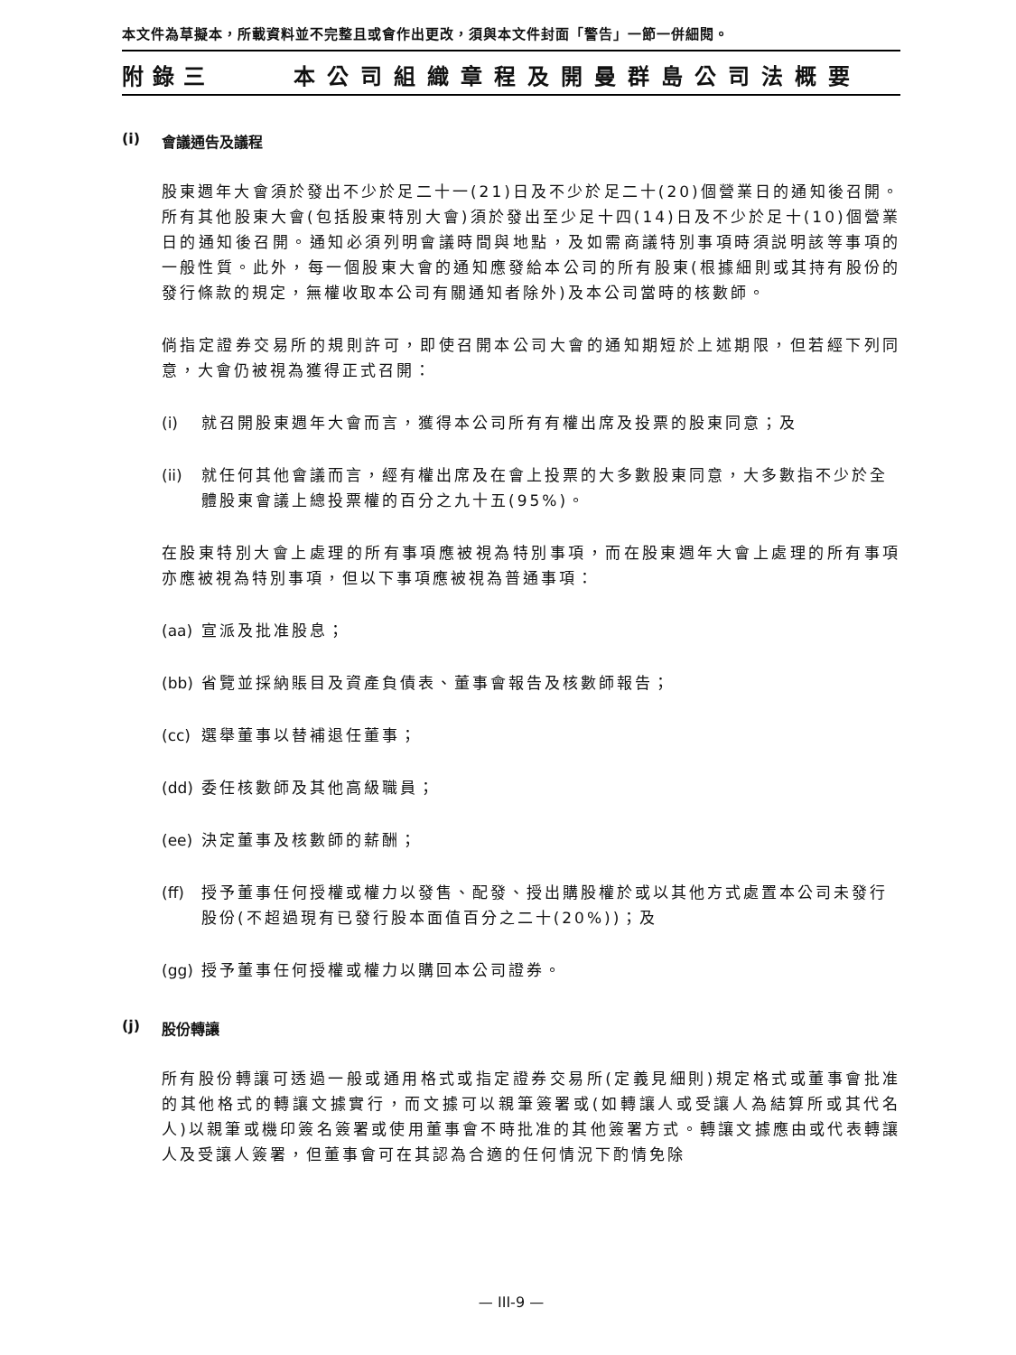本文件為草擬本，所載資料並不完整且或會作出更改，須與本文件封面「警告」一節一併細閱。
附錄三 本公司組織章程及開曼群島公司法概要
(i) 會議通告及議程
股東週年大會須於發出不少於足二十一(21)日及不少於足二十(20)個營業日的通知後召開。所有其他股東大會(包括股東特別大會)須於發出至少足十四(14)日及不少於足十(10)個營業日的通知後召開。通知必須列明會議時間與地點，及如需商議特別事項時須説明該等事項的一般性質。此外，每一個股東大會的通知應發給本公司的所有股東(根據細則或其持有股份的發行條款的規定，無權收取本公司有關通知者除外)及本公司當時的核數師。
倘指定證券交易所的規則許可，即使召開本公司大會的通知期短於上述期限，但若經下列同意，大會仍被視為獲得正式召開：
(i) 就召開股東週年大會而言，獲得本公司所有有權出席及投票的股東同意；及
(ii) 就任何其他會議而言，經有權出席及在會上投票的大多數股東同意，大多數指不少於全體股東會議上總投票權的百分之九十五(95%)。
在股東特別大會上處理的所有事項應被視為特別事項，而在股東週年大會上處理的所有事項亦應被視為特別事項，但以下事項應被視為普通事項：
(aa) 宣派及批准股息；
(bb) 省覽並採納賬目及資產負債表、董事會報告及核數師報告；
(cc) 選舉董事以替補退任董事；
(dd) 委任核數師及其他高級職員；
(ee) 決定董事及核數師的薪酬；
(ff) 授予董事任何授權或權力以發售、配發、授出購股權於或以其他方式處置本公司未發行股份(不超過現有已發行股本面值百分之二十(20%))；及
(gg) 授予董事任何授權或權力以購回本公司證券。
(j) 股份轉讓
所有股份轉讓可透過一般或通用格式或指定證券交易所(定義見細則)規定格式或董事會批准的其他格式的轉讓文據實行，而文據可以親筆簽署或(如轉讓人或受讓人為結算所或其代名人)以親筆或機印簽名簽署或使用董事會不時批准的其他簽署方式。轉讓文據應由或代表轉讓人及受讓人簽署，但董事會可在其認為合適的任何情況下酌情免除
— III-9 —